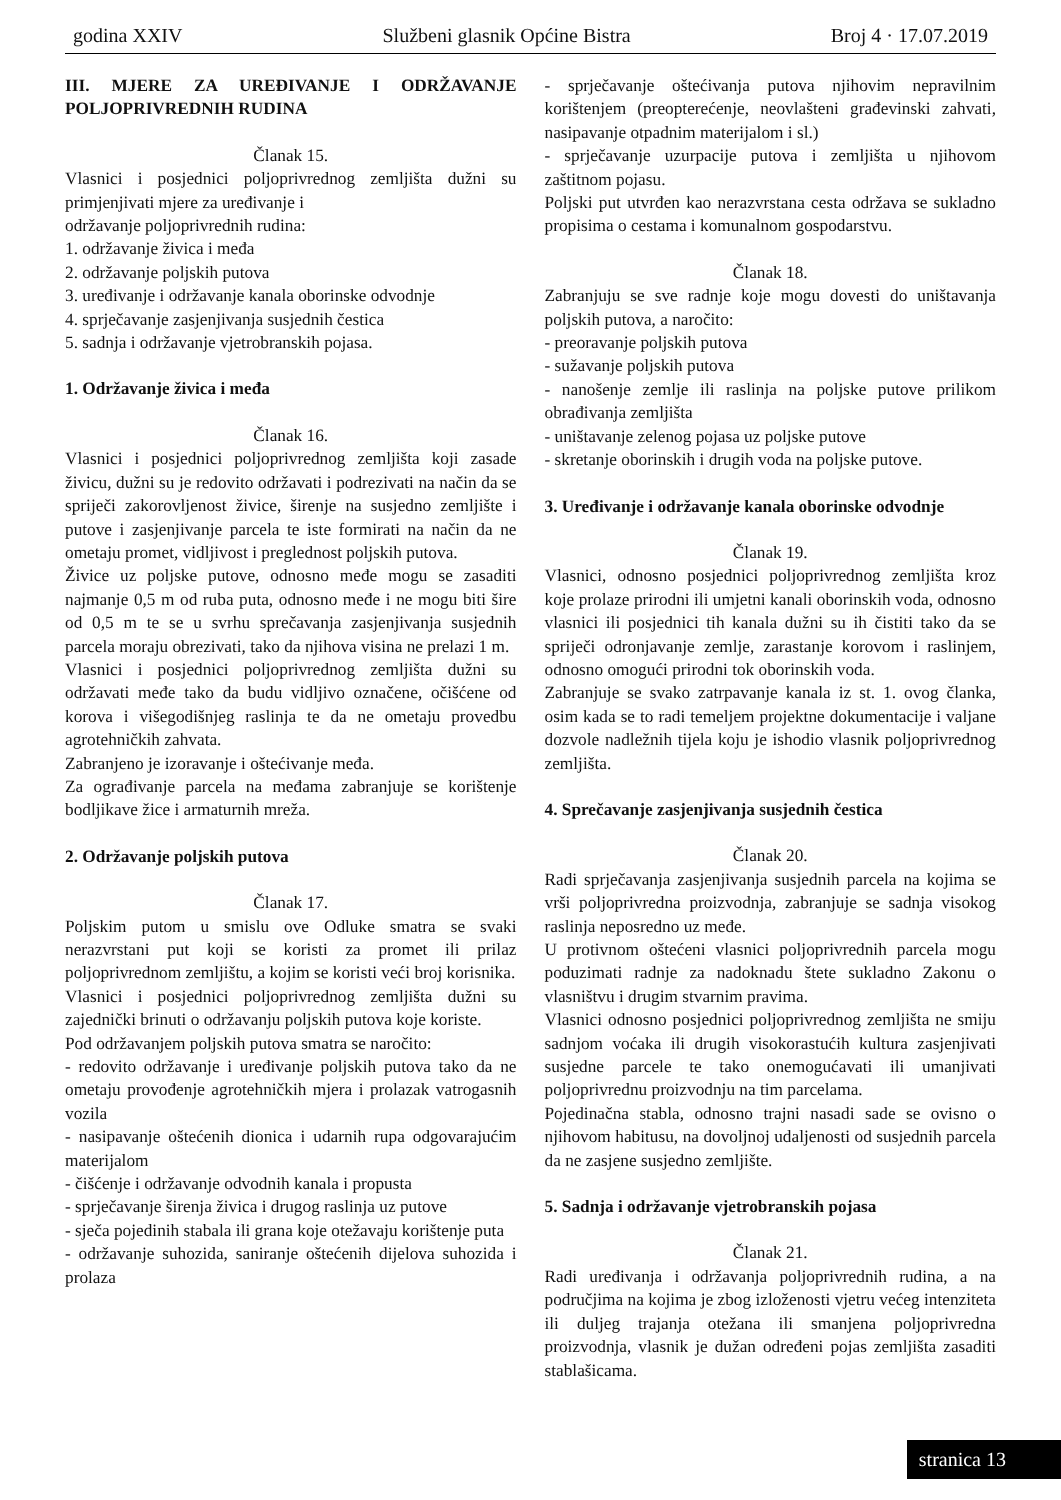godina XXIV Službeni glasnik Općine Bistra Broj 4 · 17.07.2019
III. MJERE ZA UREĐIVANJE I ODRŽAVANJE POLJOPRIVREDNIH RUDINA
Članak 15.
Vlasnici i posjednici poljoprivrednog zemljišta dužni su primjenjivati mjere za uređivanje i
održavanje poljoprivrednih rudina:
1. održavanje živica i međa
2. održavanje poljskih putova
3. uređivanje i održavanje kanala oborinske odvodnje
4. sprječavanje zasjenjivanja susjednih čestica
5. sadnja i održavanje vjetrobranskih pojasa.
1. Održavanje živica i međa
Članak 16.
Vlasnici i posjednici poljoprivrednog zemljišta koji zasade živicu, dužni su je redovito održavati i podrezivati na način da se spriječi zakorovljenost živice, širenje na susjedno zemljište i putove i zasjenjivanje parcela te iste formirati na način da ne ometaju promet, vidljivost i preglednost poljskih putova.
Živice uz poljske putove, odnosno međe mogu se zasaditi najmanje 0,5 m od ruba puta, odnosno međe i ne mogu biti šire od 0,5 m te se u svrhu sprečavanja zasjenjivanja susjednih parcela moraju obrezivati, tako da njihova visina ne prelazi 1 m.
Vlasnici i posjednici poljoprivrednog zemljišta dužni su održavati međe tako da budu vidljivo označene, očišćene od korova i višegodišnjeg raslinja te da ne ometaju provedbu agrotehničkih zahvata.
Zabranjeno je izoravanje i oštećivanje međa.
Za ograđivanje parcela na međama zabranjuje se korištenje bodljikave žice i armaturnih mreža.
2. Održavanje poljskih putova
Članak 17.
Poljskim putom u smislu ove Odluke smatra se svaki nerazvrstani put koji se koristi za promet ili prilaz poljoprivrednom zemljištu, a kojim se koristi veći broj korisnika.
Vlasnici i posjednici poljoprivrednog zemljišta dužni su zajednički brinuti o održavanju poljskih putova koje koriste.
Pod održavanjem poljskih putova smatra se naročito:
- redovito održavanje i uređivanje poljskih putova tako da ne ometaju provođenje agrotehničkih mjera i prolazak vatrogasnih vozila
- nasipavanje oštećenih dionica i udarnih rupa odgovarajućim materijalom
- čišćenje i održavanje odvodnih kanala i propusta
- sprječavanje širenja živica i drugog raslinja uz putove
- sječa pojedinih stabala ili grana koje otežavaju korištenje puta
- održavanje suhozida, saniranje oštećenih dijelova suhozida i prolaza
- sprječavanje oštećivanja putova njihovim nepravilnim korištenjem (preopterećenje, neovlašteni građevinski zahvati, nasipavanje otpadnim materijalom i sl.)
- sprječavanje uzurpacije putova i zemljišta u njihovom zaštitnom pojasu.
Poljski put utvrđen kao nerazvrstana cesta održava se sukladno propisima o cestama i komunalnom gospodarstvu.
Članak 18.
Zabranjuju se sve radnje koje mogu dovesti do uništavanja poljskih putova, a naročito:
- preoravanje poljskih putova
- sužavanje poljskih putova
- nanošenje zemlje ili raslinja na poljske putove prilikom obrađivanja zemljišta
- uništavanje zelenog pojasa uz poljske putove
- skretanje oborinskih i drugih voda na poljske putove.
3. Uređivanje i održavanje kanala oborinske odvodnje
Članak 19.
Vlasnici, odnosno posjednici poljoprivrednog zemljišta kroz koje prolaze prirodni ili umjetni kanali oborinskih voda, odnosno vlasnici ili posjednici tih kanala dužni su ih čistiti tako da se spriječi odronjavanje zemlje, zarastanje korovom i raslinjem, odnosno omogući prirodni tok oborinskih voda.
Zabranjuje se svako zatrpavanje kanala iz st. 1. ovog članka, osim kada se to radi temeljem projektne dokumentacije i valjane dozvole nadležnih tijela koju je ishodio vlasnik poljoprivrednog zemljišta.
4. Sprečavanje zasjenjivanja susjednih čestica
Članak 20.
Radi sprječavanja zasjenjivanja susjednih parcela na kojima se vrši poljoprivredna proizvodnja, zabranjuje se sadnja visokog raslinja neposredno uz međe.
U protivnom oštećeni vlasnici poljoprivrednih parcela mogu poduzimati radnje za nadoknadu štete sukladno Zakonu o vlasništvu i drugim stvarnim pravima.
Vlasnici odnosno posjednici poljoprivrednog zemljišta ne smiju sadnjom voćaka ili drugih visokorastućih kultura zasjenjivati susjedne parcele te tako onemogućavati ili umanjivati poljoprivrednu proizvodnju na tim parcelama.
Pojedinačna stabla, odnosno trajni nasadi sade se ovisno o njihovom habitusu, na dovoljnoj udaljenosti od susjednih parcela da ne zasjene susjedno zemljište.
5. Sadnja i održavanje vjetrobranskih pojasa
Članak 21.
Radi uređivanja i održavanja poljoprivrednih rudina, a na područjima na kojima je zbog izloženosti vjetru većeg intenziteta ili duljeg trajanja otežana ili smanjena poljoprivredna proizvodnja, vlasnik je dužan određeni pojas zemljišta zasaditi stablašicama.
stranica 13